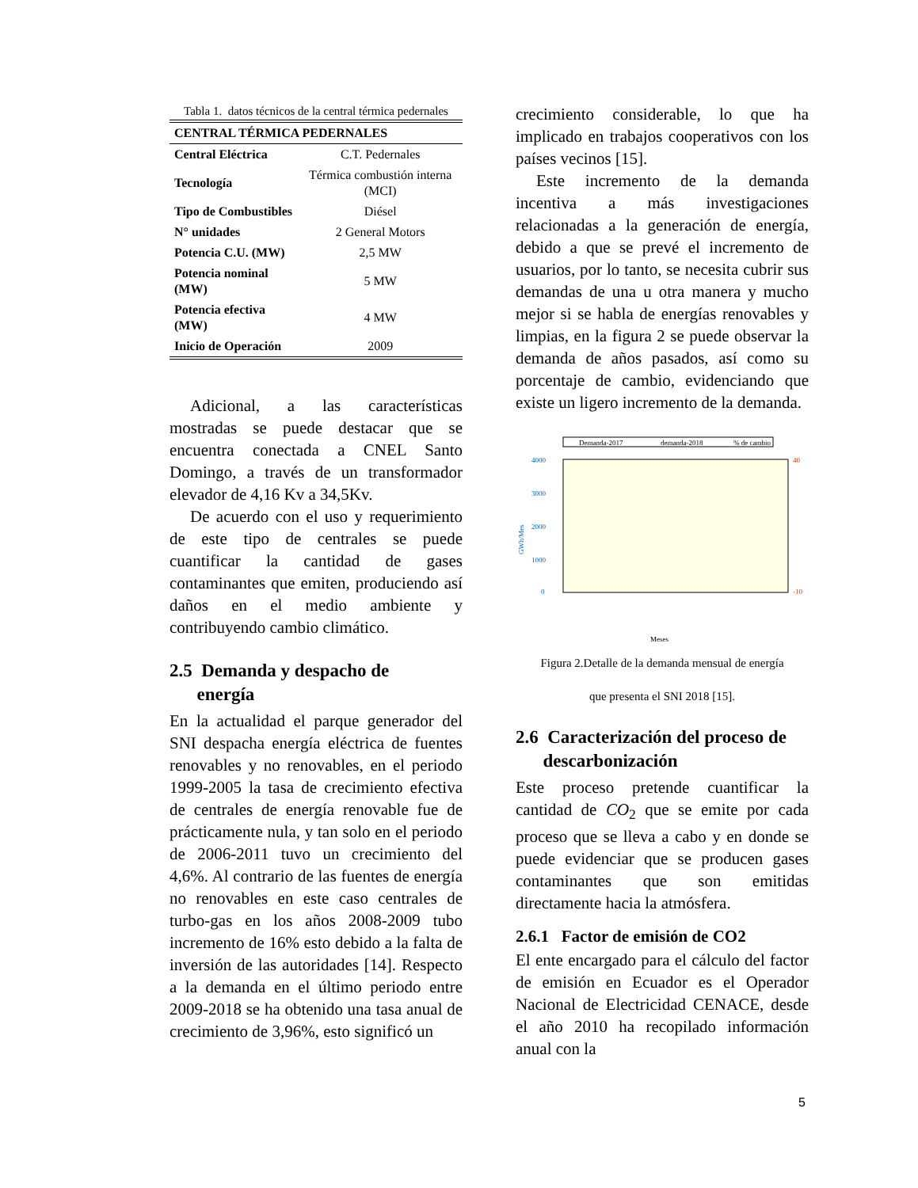Tabla 1. datos técnicos de la central térmica pedernales
| CENTRAL TÉRMICA PEDERNALES | |
| --- | --- |
| Central Eléctrica | C.T. Pedernales |
| Tecnología | Térmica combustión interna (MCI) |
| Tipo de Combustibles | Diésel |
| N° unidades | 2 General Motors |
| Potencia C.U. (MW) | 2,5 MW |
| Potencia nominal (MW) | 5 MW |
| Potencia efectiva (MW) | 4 MW |
| Inicio de Operación | 2009 |
Adicional, a las características mostradas se puede destacar que se encuentra conectada a CNEL Santo Domingo, a través de un transformador elevador de 4,16 Kv a 34,5Kv.
De acuerdo con el uso y requerimiento de este tipo de centrales se puede cuantificar la cantidad de gases contaminantes que emiten, produciendo así daños en el medio ambiente y contribuyendo cambio climático.
2.5 Demanda y despacho de
energía
En la actualidad el parque generador del SNI despacha energía eléctrica de fuentes renovables y no renovables, en el periodo 1999-2005 la tasa de crecimiento efectiva de centrales de energía renovable fue de prácticamente nula, y tan solo en el periodo de 2006-2011 tuvo un crecimiento del 4,6%. Al contrario de las fuentes de energía no renovables en este caso centrales de turbo-gas en los años 2008-2009 tubo incremento de 16% esto debido a la falta de inversión de las autoridades [14]. Respecto a la demanda en el último periodo entre 2009-2018 se ha obtenido una tasa anual de crecimiento de 3,96%, esto significó un
crecimiento considerable, lo que ha implicado en trabajos cooperativos con los países vecinos [15].
Este incremento de la demanda incentiva a más investigaciones relacionadas a la generación de energía, debido a que se prevé el incremento de usuarios, por lo tanto, se necesita cubrir sus demandas de una u otra manera y mucho mejor si se habla de energías renovables y limpias, en la figura 2 se puede observar la demanda de años pasados, así como su porcentaje de cambio, evidenciando que existe un ligero incremento de la demanda.
Demanda-2017
demanda-2018
% de cambio
4000
3000
2000
1000
0
40
-10
GWh/Mes
Meses
Figura 2.Detalle de la demanda mensual de energía
que presenta el SNI 2018 [15].
2.6 Caracterización del proceso de
descarbonización
Este proceso pretende cuantificar la cantidad de CO<sub>2</sub> que se emite por cada proceso que se lleva a cabo y en donde se puede evidenciar que se producen gases contaminantes que son emitidas directamente hacia la atmósfera.
2.6.1 Factor de emisión de CO2
El ente encargado para el cálculo del factor de emisión en Ecuador es el Operador Nacional de Electricidad CENACE, desde el año 2010 ha recopilado información anual con la
5